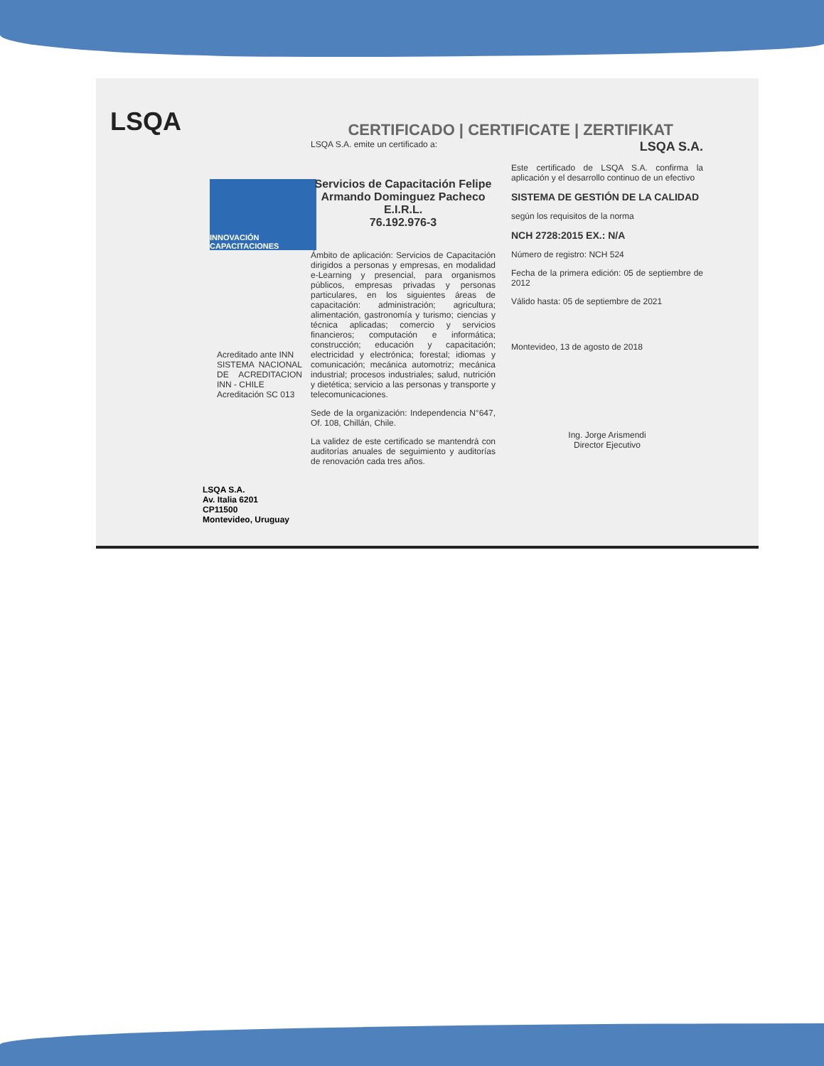LSQA
INNOVACIÓN CAPACITACIONES
Acreditado ante INN
SISTEMA NACIONAL DE ACREDITACION INN - CHILE
Acreditación SC 013
LSQA S.A.
Av. Italia 6201
CP11500
Montevideo, Uruguay
CERTIFICADO | CERTIFICATE | ZERTIFIKAT
LSQA S.A. emite un certificado a:
Servicios de Capacitación Felipe Armando Dominguez Pacheco E.I.R.L.
76.192.976-3
Ámbito de aplicación: Servicios de Capacitación dirigidos a personas y empresas, en modalidad e-Learning y presencial, para organismos públicos, empresas privadas y personas particulares, en los siguientes áreas de capacitación: administración; agricultura; alimentación, gastronomía y turismo; ciencias y técnica aplicadas; comercio y servicios financieros; computación e informática; construcción; educación y capacitación; electricidad y electrónica; forestal; idiomas y comunicación; mecánica automotriz; mecánica industrial; procesos industriales; salud, nutrición y dietética; servicio a las personas y transporte y telecomunicaciones.
Sede de la organización: Independencia N°647, Of. 108, Chillán, Chile.
La validez de este certificado se mantendrá con auditorías anuales de seguimiento y auditorías de renovación cada tres años.
LSQA S.A.
Este certificado de LSQA S.A. confirma la aplicación y el desarrollo continuo de un efectivo
SISTEMA DE GESTIÓN DE LA CALIDAD
según los requisitos de la norma
NCH 2728:2015 EX.: N/A
Número de registro: NCH 524
Fecha de la primera edición: 05 de septiembre de 2012
Válido hasta: 05 de septiembre de 2021
Montevideo, 13 de agosto de 2018
Ing. Jorge Arismendi
Director Ejecutivo